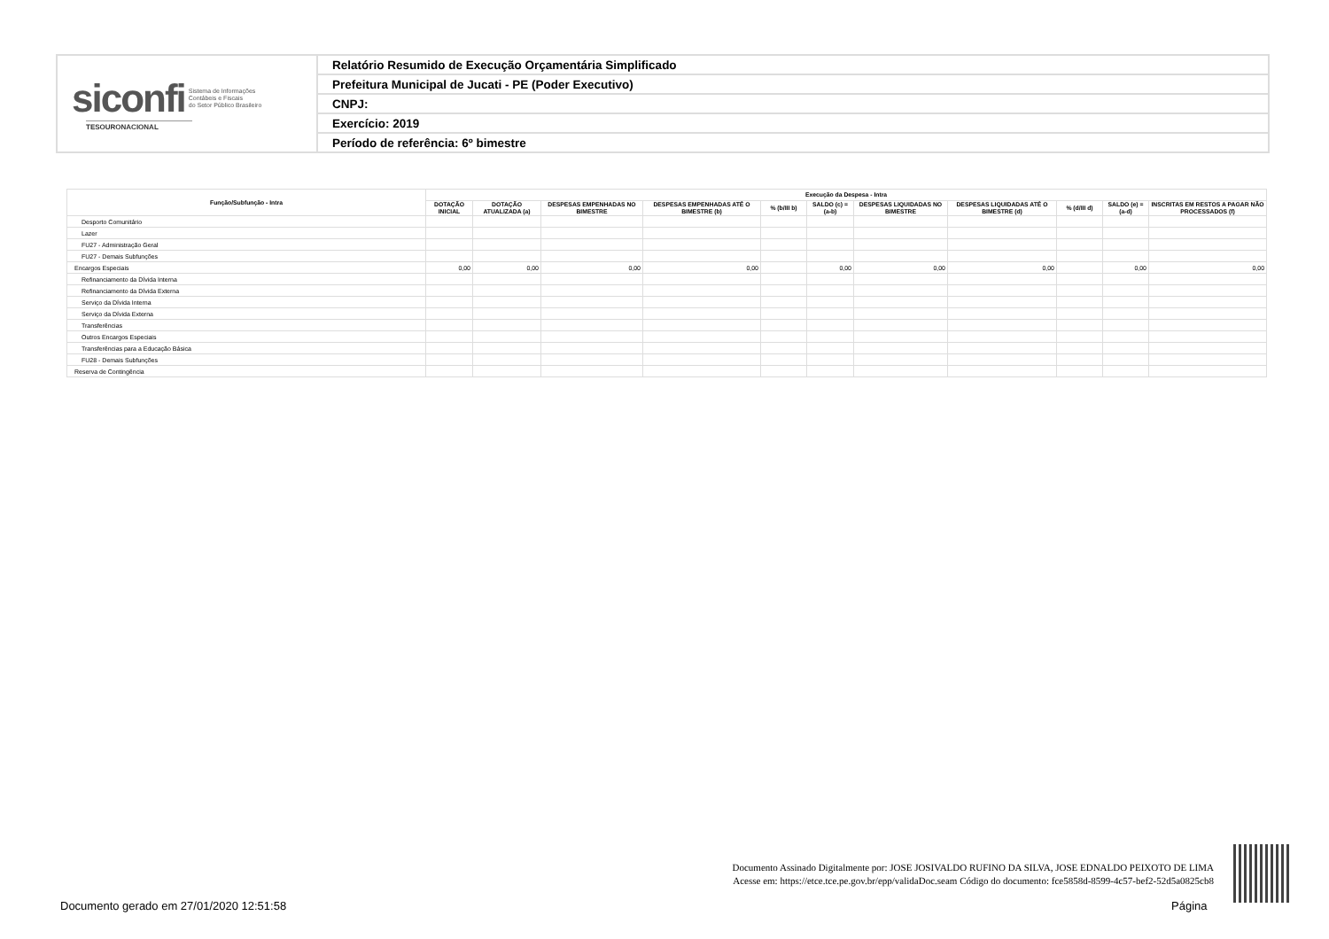| siconfi Sistema de Informações Contábeis e Fiscais do Setor Público Brasileiro TESOURONACIONAL | Relatório Resumido de Execução Orçamentária Simplificado |
| | Prefeitura Municipal de Jucati - PE (Poder Executivo) |
| | CNPJ: |
| | Exercício: 2019 |
| | Período de referência: 6º bimestre |
| Função/Subfunção - Intra | Execução da Despesa - Intra | | | | | | | | | | |
| --- | --- | --- | --- | --- | --- | --- | --- | --- | --- | --- | --- |
| | DOTAÇÃO INICIAL | DOTAÇÃO ATUALIZADA (a) | DESPESAS EMPENHADAS NO BIMESTRE | DESPESAS EMPENHADAS ATÉ O BIMESTRE (b) | % (b/III b) | SALDO (c) = (a-b) | DESPESAS LIQUIDADAS NO BIMESTRE | DESPESAS LIQUIDADAS ATÉ O BIMESTRE (d) | % (d/III d) | SALDO (e) = (a-d) | INSCRITAS EM RESTOS A PAGAR NÃO PROCESSADOS (f) |
| Desporto Comunitário | | | | | | | | | | | |
| Lazer | | | | | | | | | | | |
| FU27 - Administração Geral | | | | | | | | | | | |
| FU27 - Demais Subfunções | | | | | | | | | | | |
| Encargos Especiais | 0,00 | 0,00 | 0,00 | 0,00 | | 0,00 | 0,00 | 0,00 | | 0,00 | 0,00 |
| Refinanciamento da Dívida Interna | | | | | | | | | | | |
| Refinanciamento da Dívida Externa | | | | | | | | | | | |
| Serviço da Dívida Interna | | | | | | | | | | | |
| Serviço da Dívida Externa | | | | | | | | | | | |
| Transferências | | | | | | | | | | | |
| Outros Encargos Especiais | | | | | | | | | | | |
| Transferências para a Educação Básica | | | | | | | | | | | |
| FU28 - Demais Subfunções | | | | | | | | | | | |
| Reserva de Contingência | | | | | | | | | | | |
Documento Assinado Digitalmente por: JOSE JOSIVALDO RUFINO DA SILVA, JOSE EDNALDO PEIXOTO DE LIMA
Acesse em: https://etce.tce.pe.gov.br/epp/validaDoc.seam Código do documento: fce5858d-8599-4c57-bef2-52d5a0825cb8
Documento gerado em 27/01/2020 12:51:58
Página